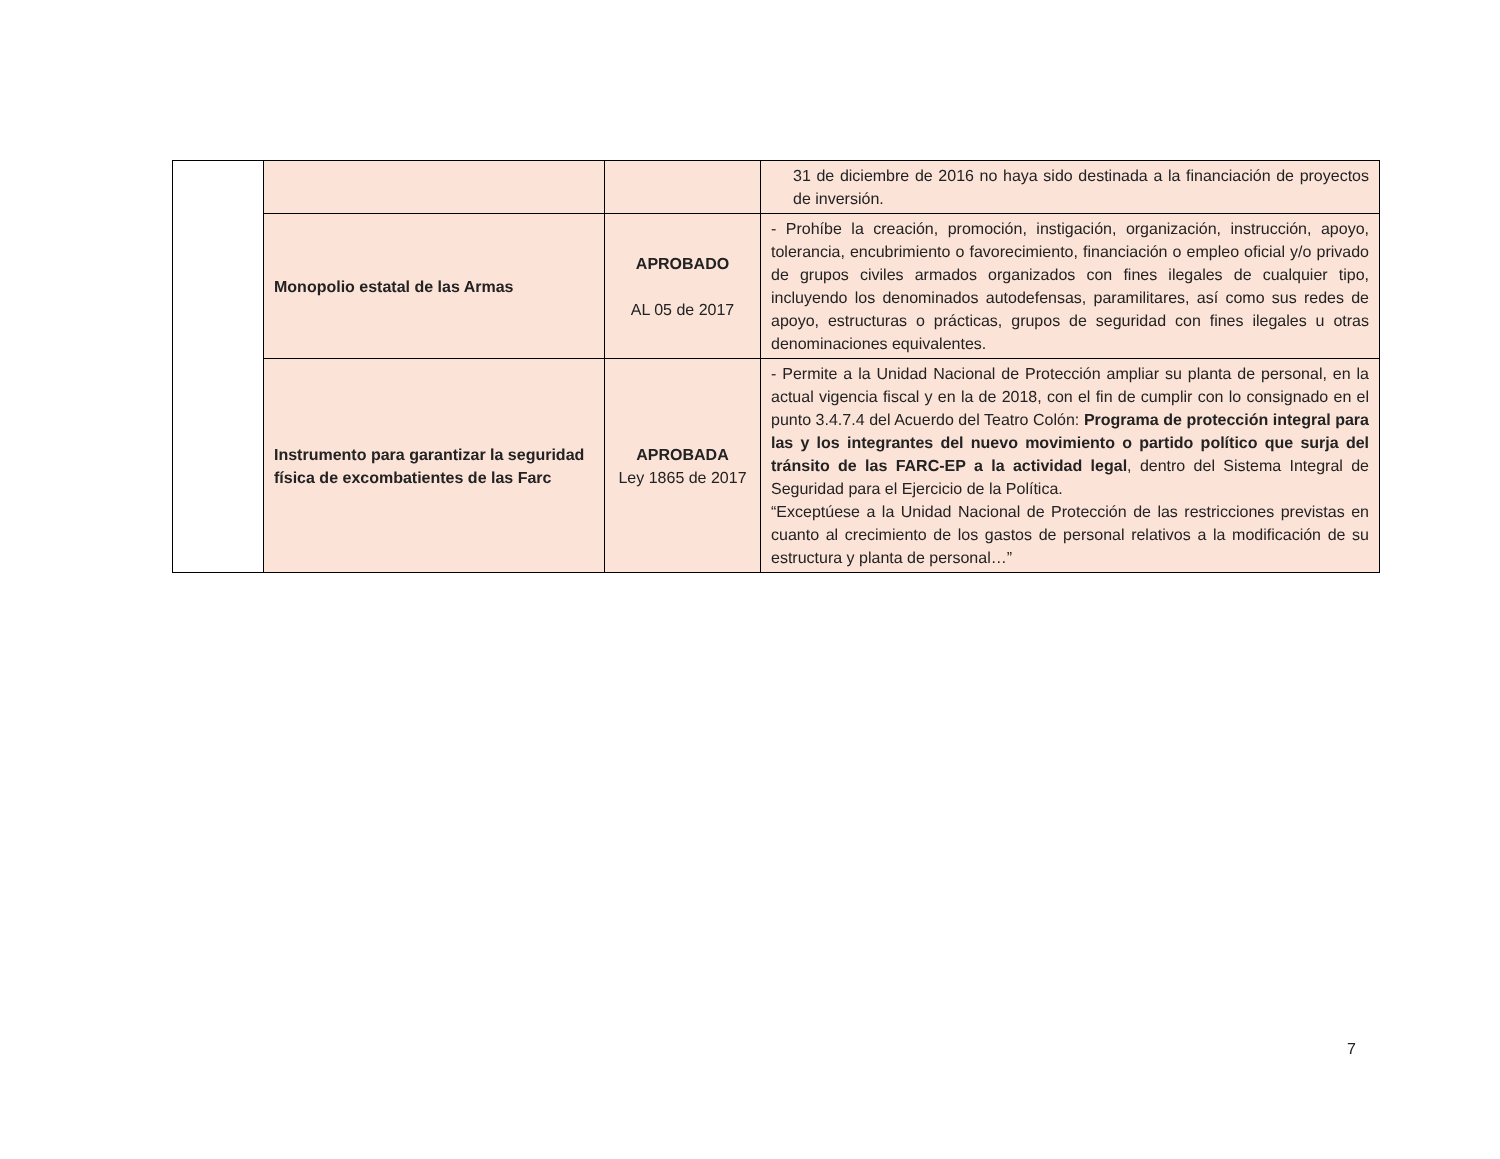| | | | 31 de diciembre de 2016 no haya sido destinada a la financiación de proyectos de inversión. |
| | Monopolio estatal de las Armas | APROBADO AL 05 de 2017 | - Prohíbe la creación, promoción, instigación, organización, instrucción, apoyo, tolerancia, encubrimiento o favorecimiento, financiación o empleo oficial y/o privado de grupos civiles armados organizados con fines ilegales de cualquier tipo, incluyendo los denominados autodefensas, paramilitares, así como sus redes de apoyo, estructuras o prácticas, grupos de seguridad con fines ilegales u otras denominaciones equivalentes. |
| | Instrumento para garantizar la seguridad física de excombatientes de las Farc | APROBADA Ley 1865 de 2017 | - Permite a la Unidad Nacional de Protección ampliar su planta de personal, en la actual vigencia fiscal y en la de 2018, con el fin de cumplir con lo consignado en el punto 3.4.7.4 del Acuerdo del Teatro Colón: Programa de protección integral para las y los integrantes del nuevo movimiento o partido político que surja del tránsito de las FARC-EP a la actividad legal , dentro del Sistema Integral de Seguridad para el Ejercicio de la Política. “Exceptúese a la Unidad Nacional de Protección de las restricciones previstas en cuanto al crecimiento de los gastos de personal relativos a la modificación de su estructura y planta de personal…” |
7